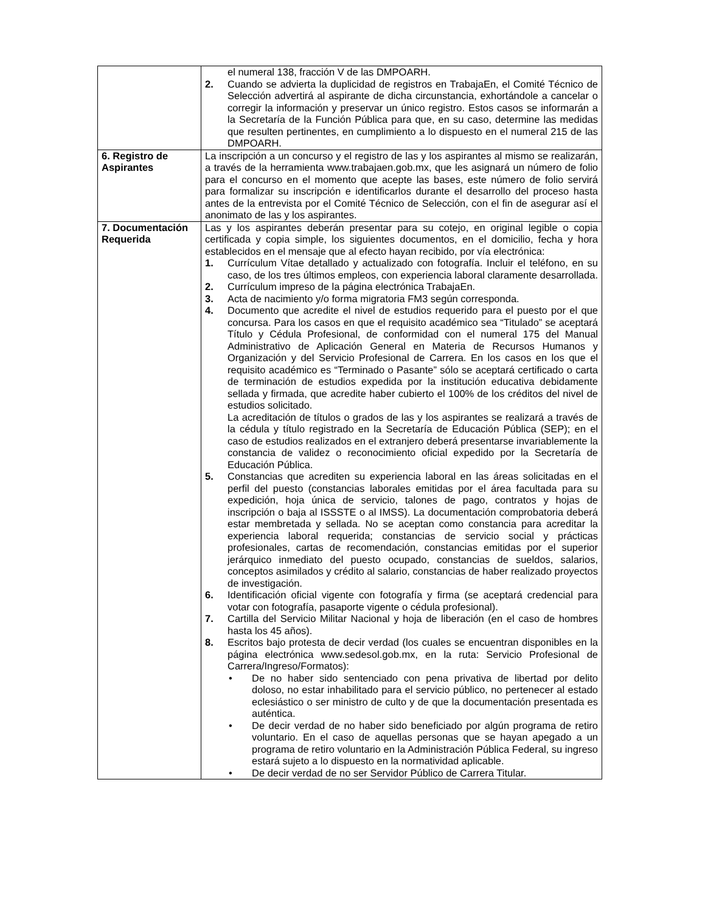| | el numeral 138, fracción V de las DMPOARH. 2. Cuando se advierta la duplicidad de registros en TrabajaEn, el Comité Técnico de Selección advertirá al aspirante de dicha circunstancia, exhortándole a cancelar o corregir la información y preservar un único registro. Estos casos se informarán a la Secretaría de la Función Pública para que, en su caso, determine las medidas que resulten pertinentes, en cumplimiento a lo dispuesto en el numeral 215 de las DMPOARH. |
| 6. Registro de Aspirantes | La inscripción a un concurso y el registro de las y los aspirantes al mismo se realizarán, a través de la herramienta www.trabajaen.gob.mx, que les asignará un número de folio para el concurso en el momento que acepte las bases, este número de folio servirá para formalizar su inscripción e identificarlos durante el desarrollo del proceso hasta antes de la entrevista por el Comité Técnico de Selección, con el fin de asegurar así el anonimato de las y los aspirantes. |
| 7. Documentación Requerida | Las y los aspirantes deberán presentar para su cotejo, en original legible o copia certificada y copia simple, los siguientes documentos, en el domicilio, fecha y hora establecidos en el mensaje que al efecto hayan recibido, por vía electrónica: 1. Currículum Vítae detallado y actualizado con fotografía. Incluir el teléfono, en su caso, de los tres últimos empleos, con experiencia laboral claramente desarrollada. 2. Currículum impreso de la página electrónica TrabajaEn. 3. Acta de nacimiento y/o forma migratoria FM3 según corresponda. 4. Documento que acredite el nivel de estudios requerido para el puesto por el que concursa. Para los casos en que el requisito académico sea “Titulado” se aceptará Título y Cédula Profesional, de conformidad con el numeral 175 del Manual Administrativo de Aplicación General en Materia de Recursos Humanos y Organización y del Servicio Profesional de Carrera. En los casos en los que el requisito académico es “Terminado o Pasante” sólo se aceptará certificado o carta de terminación de estudios expedida por la institución educativa debidamente sellada y firmada, que acredite haber cubierto el 100% de los créditos del nivel de estudios solicitado. La acreditación de títulos o grados de las y los aspirantes se realizará a través de la cédula y título registrado en la Secretaría de Educación Pública (SEP); en el caso de estudios realizados en el extranjero deberá presentarse invariablemente la constancia de validez o reconocimiento oficial expedido por la Secretaría de Educación Pública. 5. Constancias que acrediten su experiencia laboral en las áreas solicitadas en el perfil del puesto (constancias laborales emitidas por el área facultada para su expedición, hoja única de servicio, talones de pago, contratos y hojas de inscripción o baja al ISSSTE o al IMSS). La documentación comprobatoria deberá estar membretada y sellada. No se aceptan como constancia para acreditar la experiencia laboral requerida; constancias de servicio social y prácticas profesionales, cartas de recomendación, constancias emitidas por el superior jerárquico inmediato del puesto ocupado, constancias de sueldos, salarios, conceptos asimilados y crédito al salario, constancias de haber realizado proyectos de investigación. 6. Identificación oficial vigente con fotografía y firma (se aceptará credencial para votar con fotografía, pasaporte vigente o cédula profesional). 7. Cartilla del Servicio Militar Nacional y hoja de liberación (en el caso de hombres hasta los 45 años). 8. Escritos bajo protesta de decir verdad (los cuales se encuentran disponibles en la página electrónica www.sedesol.gob.mx, en la ruta: Servicio Profesional de Carrera/Ingreso/Formatos): • De no haber sido sentenciado con pena privativa de libertad por delito doloso, no estar inhabilitado para el servicio público, no pertenecer al estado eclesiástico o ser ministro de culto y de que la documentación presentada es auténtica. • De decir verdad de no haber sido beneficiado por algún programa de retiro voluntario. En el caso de aquellas personas que se hayan apegado a un programa de retiro voluntario en la Administración Pública Federal, su ingreso estará sujeto a lo dispuesto en la normatividad aplicable. • De decir verdad de no ser Servidor Público de Carrera Titular. |